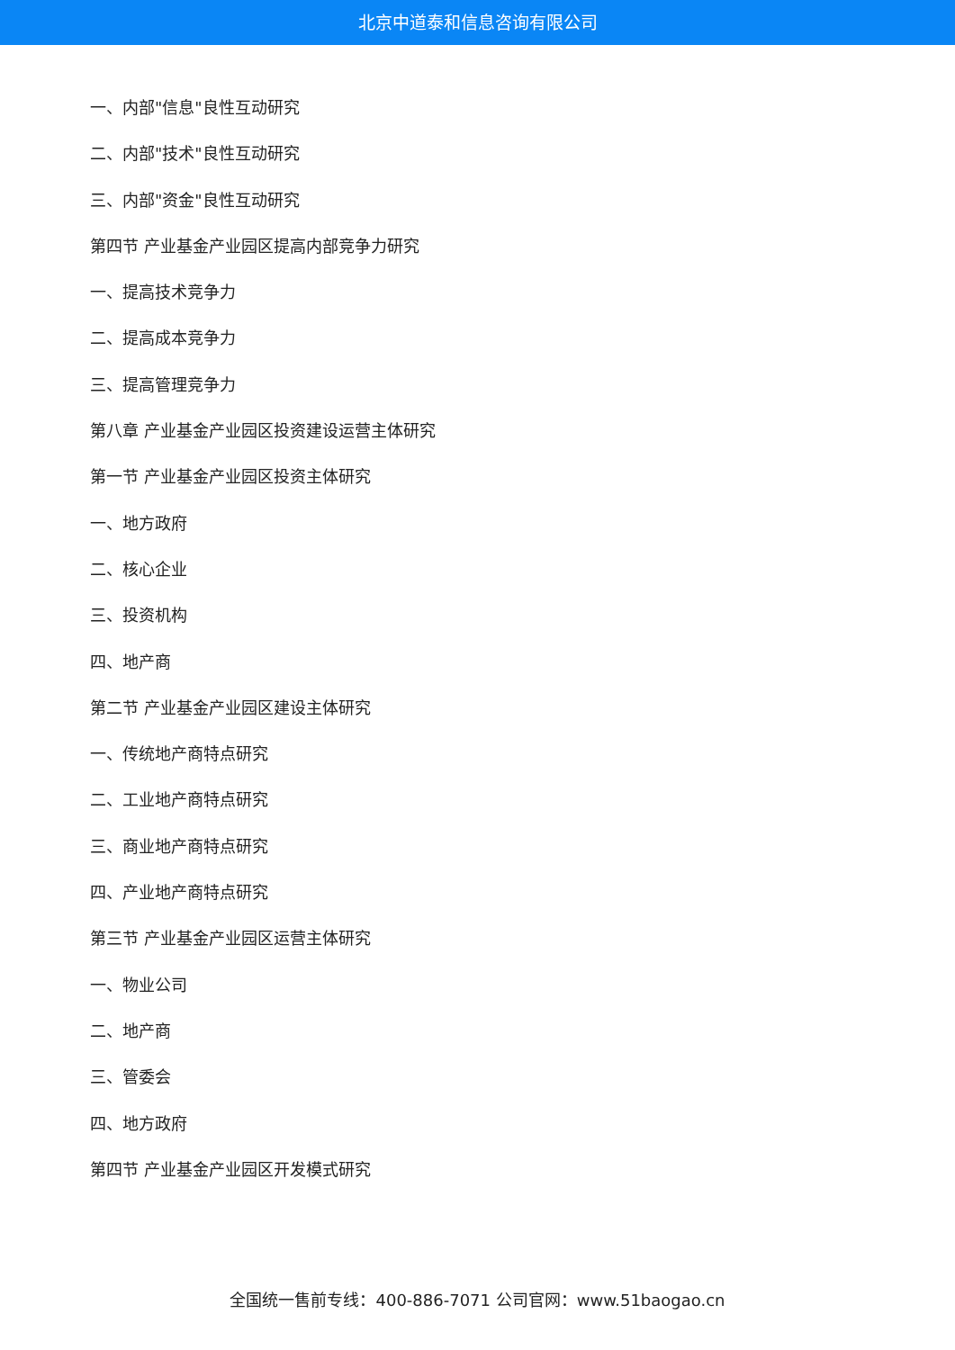北京中道泰和信息咨询有限公司
一、内部"信息"良性互动研究
二、内部"技术"良性互动研究
三、内部"资金"良性互动研究
第四节 产业基金产业园区提高内部竞争力研究
一、提高技术竞争力
二、提高成本竞争力
三、提高管理竞争力
第八章 产业基金产业园区投资建设运营主体研究
第一节 产业基金产业园区投资主体研究
一、地方政府
二、核心企业
三、投资机构
四、地产商
第二节 产业基金产业园区建设主体研究
一、传统地产商特点研究
二、工业地产商特点研究
三、商业地产商特点研究
四、产业地产商特点研究
第三节 产业基金产业园区运营主体研究
一、物业公司
二、地产商
三、管委会
四、地方政府
第四节 产业基金产业园区开发模式研究
全国统一售前专线：400-886-7071 公司官网：www.51baogao.cn